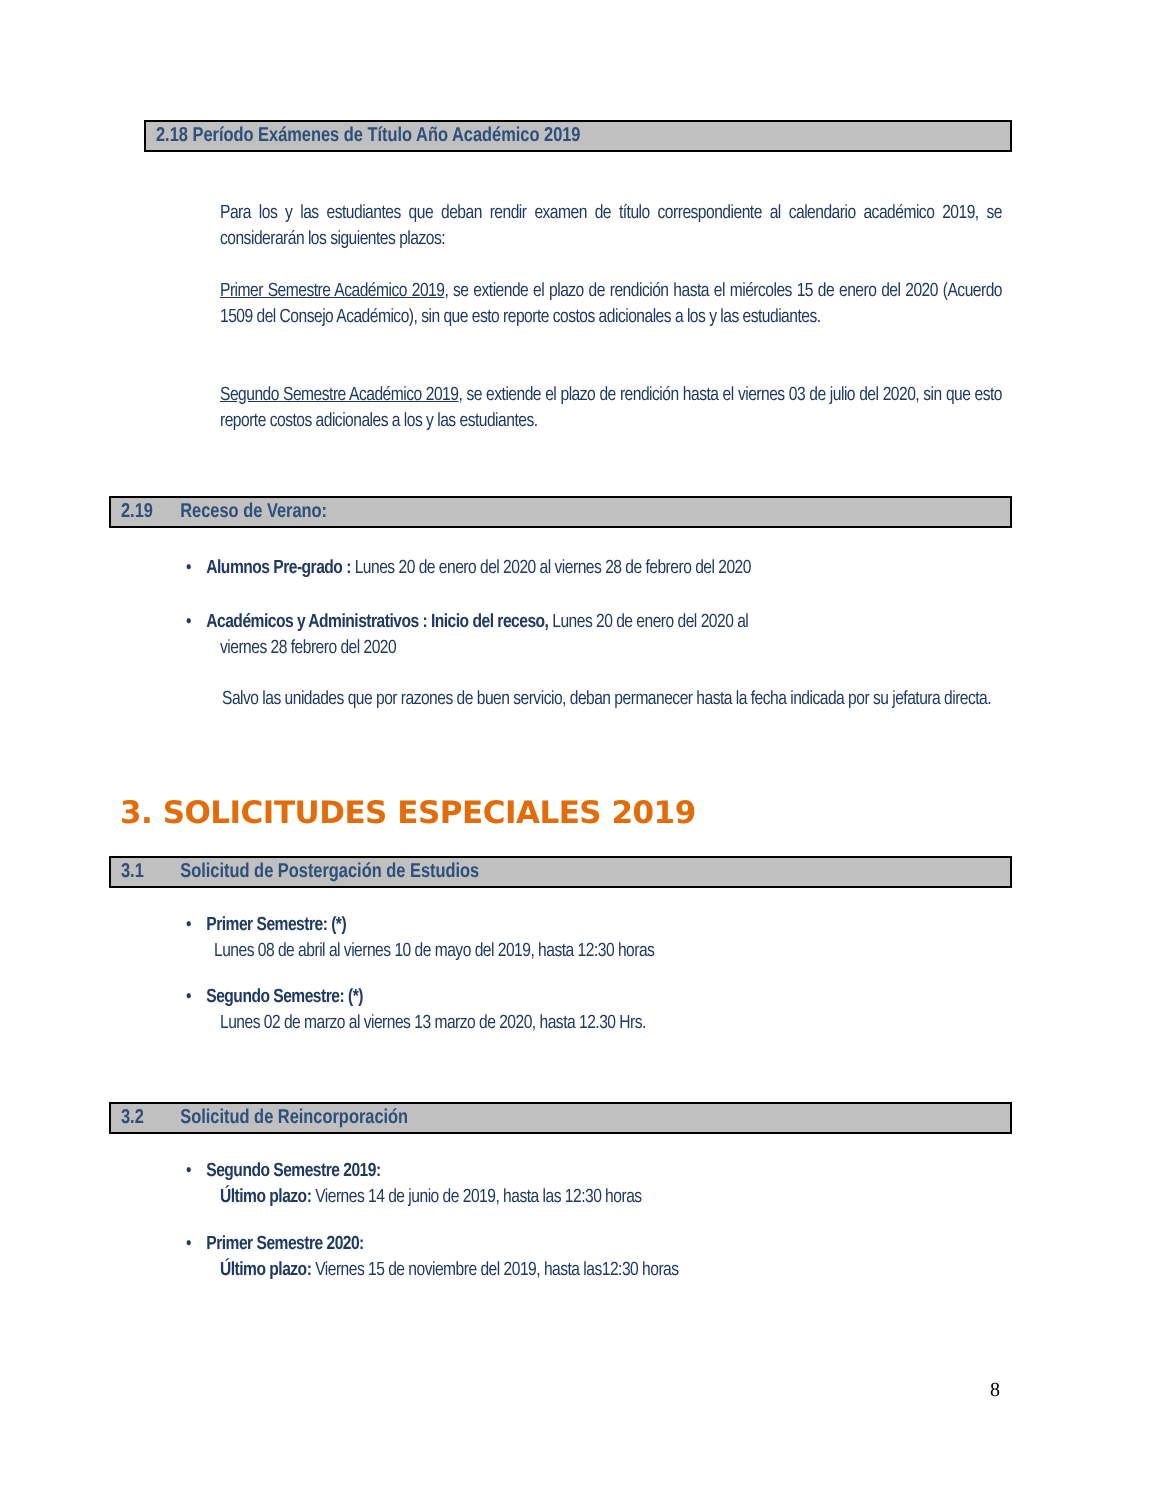2.18 Período Exámenes de Título Año Académico 2019
Para los y las estudiantes que deban rendir examen de título correspondiente al calendario académico 2019, se considerarán los siguientes plazos:
Primer Semestre Académico 2019, se extiende el plazo de rendición hasta el miércoles 15 de enero del 2020 (Acuerdo 1509 del Consejo Académico), sin que esto reporte costos adicionales a los y las estudiantes.
Segundo Semestre Académico 2019, se extiende el plazo de rendición hasta el viernes 03 de julio del 2020, sin que esto reporte costos adicionales a los y las estudiantes.
2.19 Receso de Verano:
• Alumnos Pre-grado : Lunes 20 de enero del 2020 al viernes 28 de febrero del 2020
• Académicos y Administrativos : Inicio del receso, Lunes 20 de enero del 2020 al
viernes 28 febrero del 2020
Salvo las unidades que por razones de buen servicio, deban permanecer hasta la fecha indicada por su jefatura directa.
3. SOLICITUDES ESPECIALES 2019
3.1 Solicitud de Postergación de Estudios
• Primer Semestre: (*)
Lunes 08 de abril al viernes 10 de mayo del 2019, hasta 12:30 horas
• Segundo Semestre: (*)
Lunes 02 de marzo al viernes 13 marzo de 2020, hasta 12.30 Hrs.
3.2 Solicitud de Reincorporación
• Segundo Semestre 2019:
Último plazo: Viernes 14 de junio de 2019, hasta las 12:30 horas
• Primer Semestre 2020:
Último plazo: Viernes 15 de noviembre del 2019, hasta las12:30 horas
8